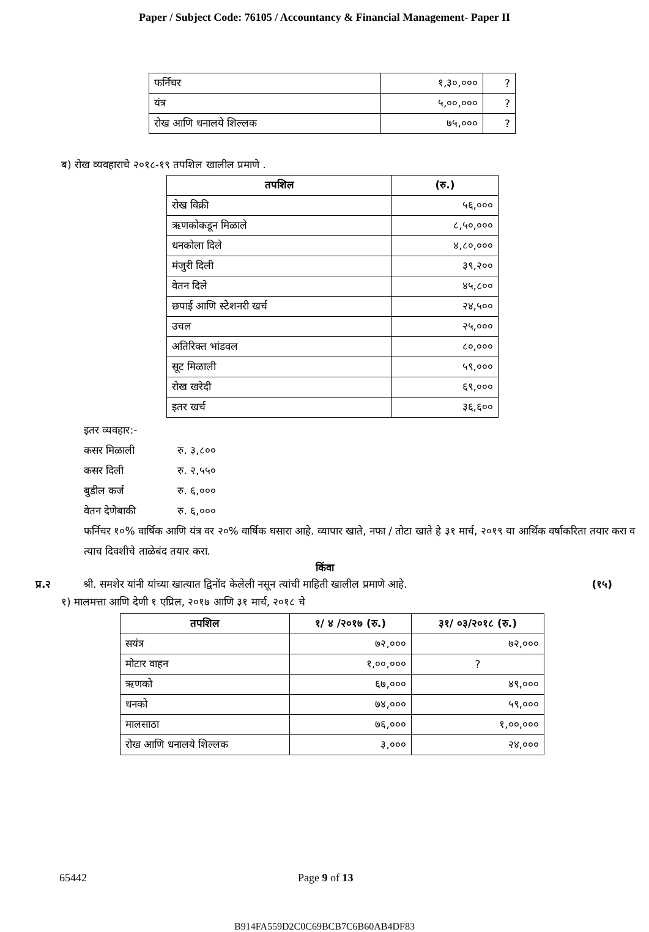Paper / Subject Code: 76105 / Accountancy & Financial Management- Paper II
| फर्निचर | १,३०,००० | ? |
| यंत्र | ५,००,००० | ? |
| रोख आणि धनालये शिल्लक | ७५,००० | ? |
ब) रोख व्यवहाराचे २०१८-१९ तपशिल खालील प्रमाणे .
| तपशिल | (रु.) |
| --- | --- |
| रोख विक्री | ५६,००० |
| ऋणकोकडून मिळाले | ८,५०,००० |
| धनकोला दिले | ४,८०,००० |
| मंजुरी दिली | ३९,२०० |
| वेतन दिले | ४५,८०० |
| छपाई आणि स्टेशनरी खर्च | २४,५०० |
| उचल | २५,००० |
| अतिरिक्त भांडवल | ८०,००० |
| सूट मिळाली | ५९,००० |
| रोख खरेदी | ६९,००० |
| इतर खर्च | ३६,६०० |
इतर व्यवहार:-
कसर मिळाली रु. ३,८००
कसर दिली रु. २,५५०
बुडील कर्ज रु. ६,०००
वेतन देणेबाकी रु. ६,०००
फर्निचर १०% वार्षिक आणि यंत्र वर २०% वार्षिक घसारा आहे. व्यापार खाते, नफा / तोटा खाते हे ३१ मार्च, २०१९ या आर्थिक वर्षाकरिता तयार करा व त्याच दिवशीचे ताळेबंद तयार करा.
किंवा
प्र.२ श्री. समशेर यांनी यांच्या खात्यात द्विनोंद केलेली नसून त्यांची माहिती खालील प्रमाणे आहे. (१५)
१) मालमत्ता आणि देणी १ एप्रिल, २०१७ आणि ३१ मार्च, २०१८ चे
| तपशिल | १/ ४ /२०१७ (रु.) | ३१/ ०३/२०१८ (रु.) |
| --- | --- | --- |
| सयंत्र | ७२,००० | ७२,००० |
| मोटार वाहन | १,००,००० | ? |
| ऋणको | ६७,००० | ४९,००० |
| धनको | ७४,००० | ५९,००० |
| मालसाठा | ७६,००० | १,००,००० |
| रोख आणि धनालये शिल्लक | ३,००० | २४,००० |
65442 Page 9 of 13
B914FA559D2C0C69BCB7C6B60AB4DF83